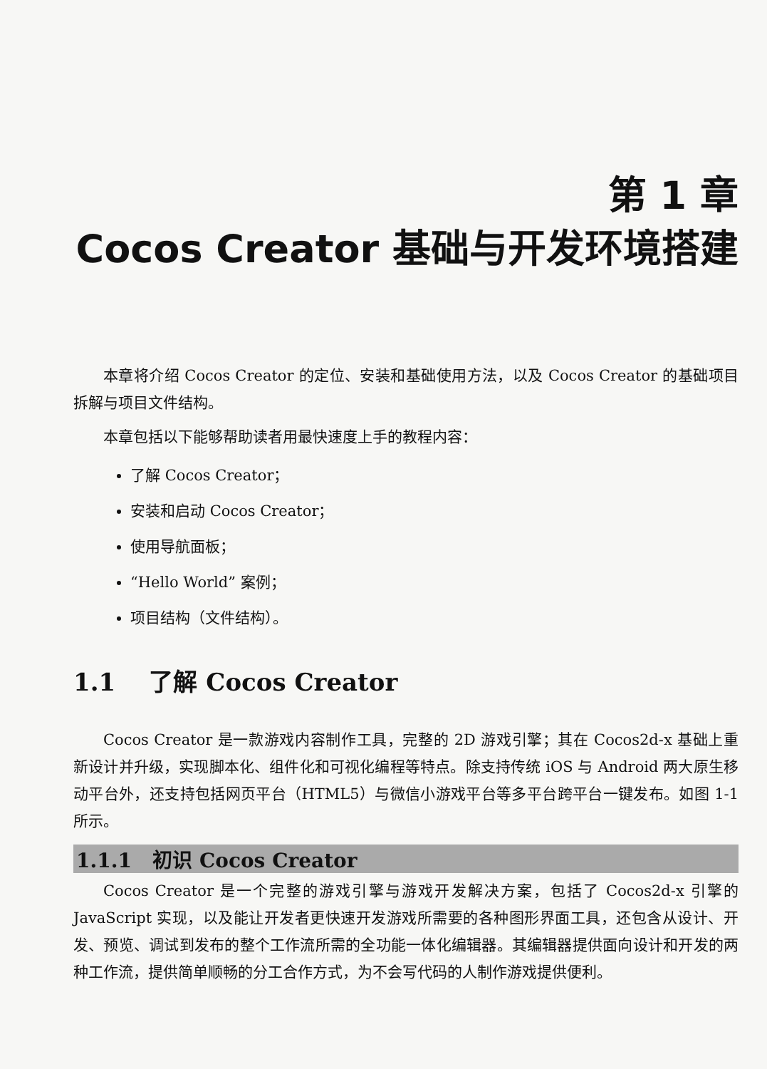第 1 章
Cocos Creator 基础与开发环境搭建
本章将介绍 Cocos Creator 的定位、安装和基础使用方法，以及 Cocos Creator 的基础项目拆解与项目文件结构。
本章包括以下能够帮助读者用最快速度上手的教程内容：
了解 Cocos Creator；
安装和启动 Cocos Creator；
使用导航面板；
“Hello World” 案例；
项目结构（文件结构）。
1.1 了解 Cocos Creator
Cocos Creator 是一款游戏内容制作工具，完整的 2D 游戏引擎；其在 Cocos2d-x 基础上重新设计并升级，实现脚本化、组件化和可视化编程等特点。除支持传统 iOS 与 Android 两大原生移动平台外，还支持包括网页平台（HTML5）与微信小游戏平台等多平台跨平台一键发布。如图 1-1 所示。
1.1.1 初识 Cocos Creator
Cocos Creator 是一个完整的游戏引擎与游戏开发解决方案，包括了 Cocos2d-x 引擎的 JavaScript 实现，以及能让开发者更快速开发游戏所需要的各种图形界面工具，还包含从设计、开发、预览、调试到发布的整个工作流所需的全功能一体化编辑器。其编辑器提供面向设计和开发的两种工作流，提供简单顺畅的分工合作方式，为不会写代码的人制作游戏提供便利。